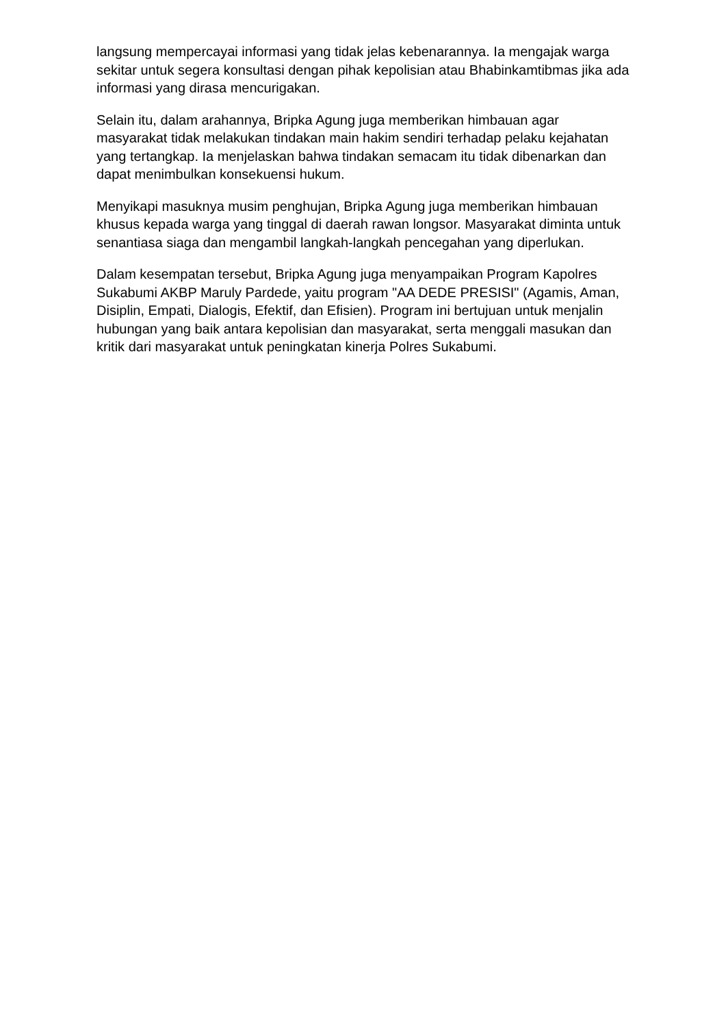langsung mempercayai informasi yang tidak jelas kebenarannya. Ia mengajak warga sekitar untuk segera konsultasi dengan pihak kepolisian atau Bhabinkamtibmas jika ada informasi yang dirasa mencurigakan.
Selain itu, dalam arahannya, Bripka Agung juga memberikan himbauan agar masyarakat tidak melakukan tindakan main hakim sendiri terhadap pelaku kejahatan yang tertangkap. Ia menjelaskan bahwa tindakan semacam itu tidak dibenarkan dan dapat menimbulkan konsekuensi hukum.
Menyikapi masuknya musim penghujan, Bripka Agung juga memberikan himbauan khusus kepada warga yang tinggal di daerah rawan longsor. Masyarakat diminta untuk senantiasa siaga dan mengambil langkah-langkah pencegahan yang diperlukan.
Dalam kesempatan tersebut, Bripka Agung juga menyampaikan Program Kapolres Sukabumi AKBP Maruly Pardede, yaitu program "AA DEDE PRESISI" (Agamis, Aman, Disiplin, Empati, Dialogis, Efektif, dan Efisien). Program ini bertujuan untuk menjalin hubungan yang baik antara kepolisian dan masyarakat, serta menggali masukan dan kritik dari masyarakat untuk peningkatan kinerja Polres Sukabumi.